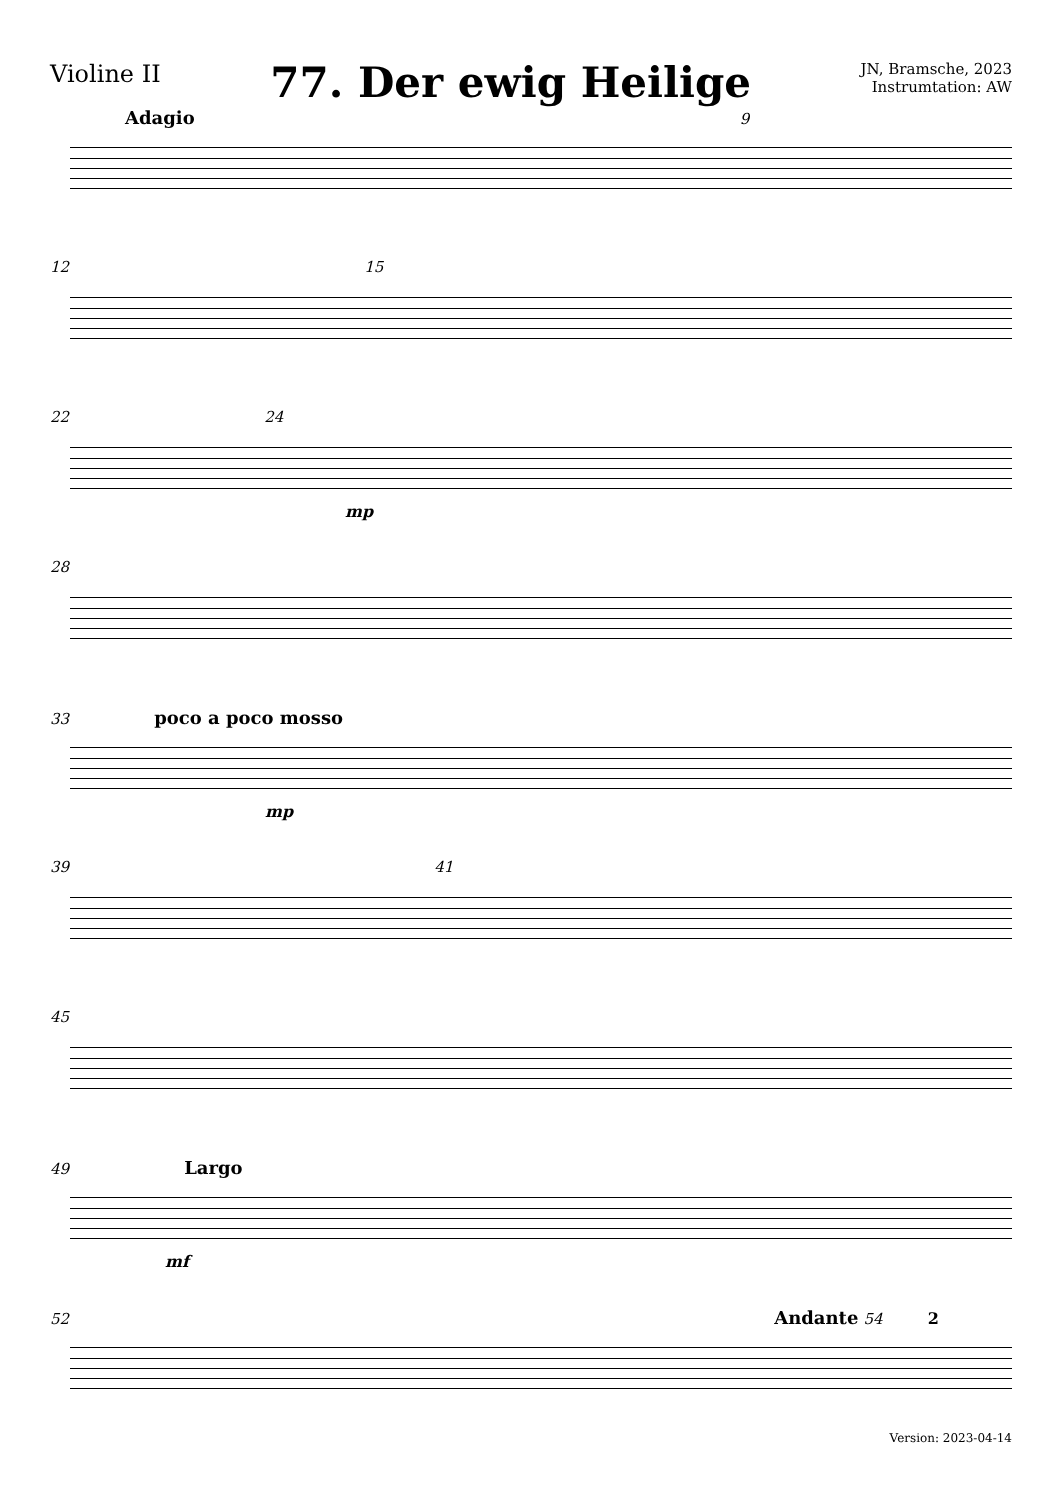Violine II
77. Der ewig Heilige
JN, Bramsche, 2023
Instrumtation: AW
Adagio 9
12 15
22 24
mp
28
33 poco a poco mosso
mp
39 41
45
49 Largo
mf
52 Andante 54 2
Version: 2023-04-14